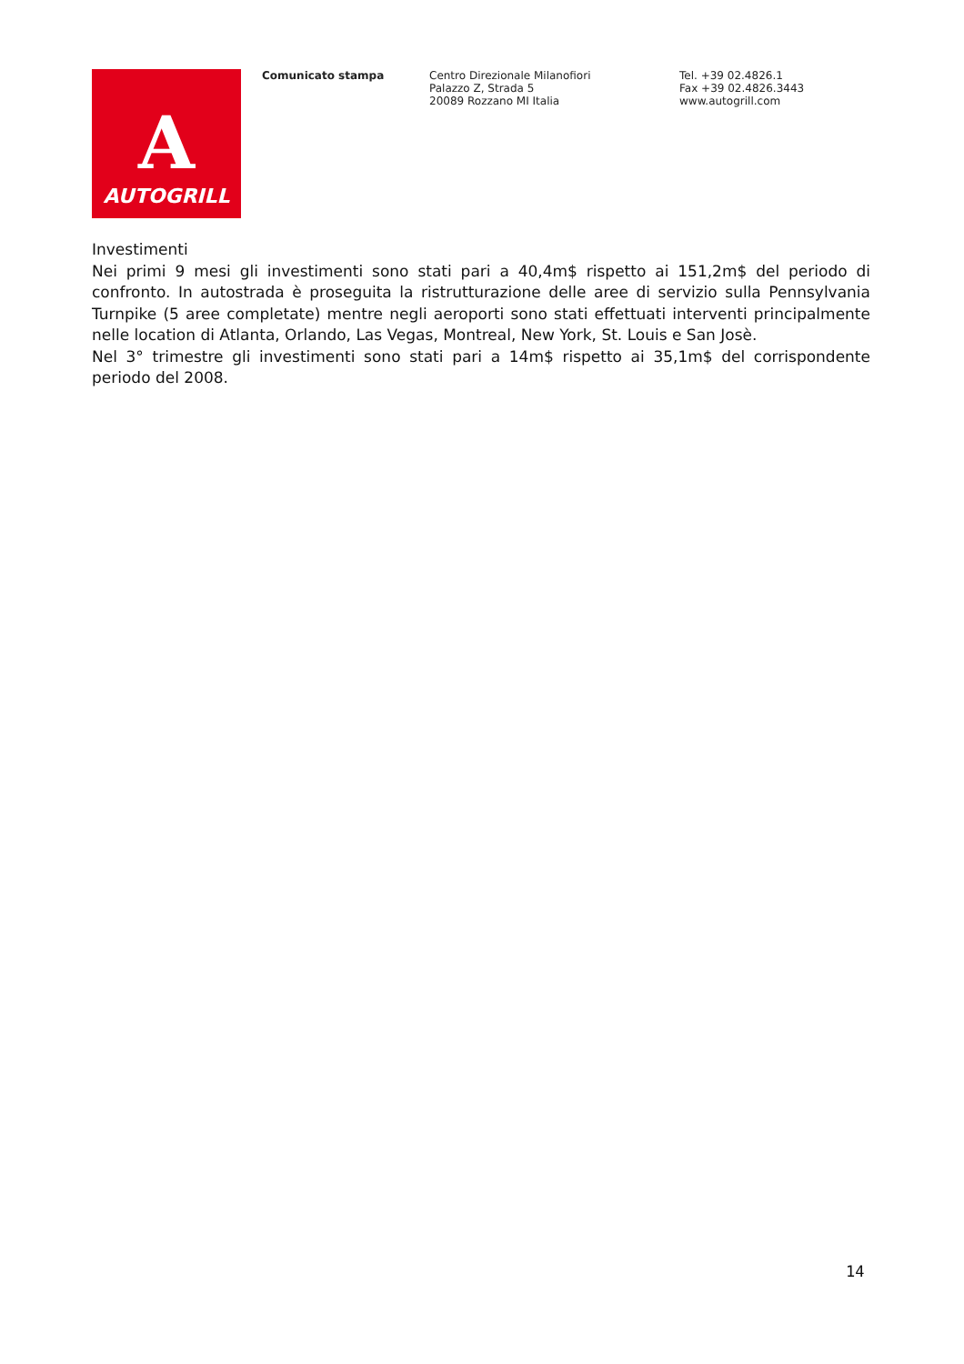A
AUTOGRILL
Comunicato stampa Centro Direzionale Milanofiori
Palazzo Z, Strada 5
20089 Rozzano MI Italia
Tel. +39 02.4826.1
Fax +39 02.4826.3443
www.autogrill.com
Investimenti
Nei primi 9 mesi gli investimenti sono stati pari a 40,4m$ rispetto ai 151,2m$ del periodo di confronto. In autostrada è proseguita la ristrutturazione delle aree di servizio sulla Pennsylvania Turnpike (5 aree completate) mentre negli aeroporti sono stati effettuati interventi principalmente nelle location di Atlanta, Orlando, Las Vegas, Montreal, New York, St. Louis e San Josè.
Nel 3° trimestre gli investimenti sono stati pari a 14m$ rispetto ai 35,1m$ del corrispondente periodo del 2008.
14